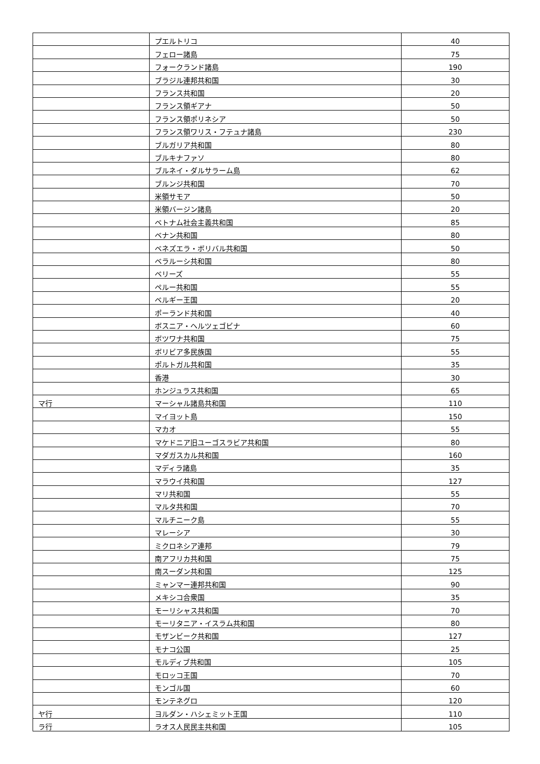| | プエルトリコ | 40 |
| | フェロー諸島 | 75 |
| | フォークランド諸島 | 190 |
| | ブラジル連邦共和国 | 30 |
| | フランス共和国 | 20 |
| | フランス領ギアナ | 50 |
| | フランス領ポリネシア | 50 |
| | フランス領ワリス・フテュナ諸島 | 230 |
| | ブルガリア共和国 | 80 |
| | ブルキナファソ | 80 |
| | ブルネイ・ダルサラーム島 | 62 |
| | ブルンジ共和国 | 70 |
| | 米領サモア | 50 |
| | 米領バージン諸島 | 20 |
| | ベトナム社会主義共和国 | 85 |
| | ベナン共和国 | 80 |
| | ベネズエラ・ボリバル共和国 | 50 |
| | ベラルーシ共和国 | 80 |
| | ベリーズ | 55 |
| | ペルー共和国 | 55 |
| | ベルギー王国 | 20 |
| | ポーランド共和国 | 40 |
| | ボスニア・ヘルツェゴビナ | 60 |
| | ボツワナ共和国 | 75 |
| | ボリビア多民族国 | 55 |
| | ポルトガル共和国 | 35 |
| | 香港 | 30 |
| | ホンジュラス共和国 | 65 |
| マ行 | マーシャル諸島共和国 | 110 |
| | マイヨット島 | 150 |
| | マカオ | 55 |
| | マケドニア旧ユーゴスラビア共和国 | 80 |
| | マダガスカル共和国 | 160 |
| | マディラ諸島 | 35 |
| | マラウイ共和国 | 127 |
| | マリ共和国 | 55 |
| | マルタ共和国 | 70 |
| | マルチニーク島 | 55 |
| | マレーシア | 30 |
| | ミクロネシア連邦 | 79 |
| | 南アフリカ共和国 | 75 |
| | 南スーダン共和国 | 125 |
| | ミャンマー連邦共和国 | 90 |
| | メキシコ合衆国 | 35 |
| | モーリシャス共和国 | 70 |
| | モーリタニア・イスラム共和国 | 80 |
| | モザンビーク共和国 | 127 |
| | モナコ公国 | 25 |
| | モルディブ共和国 | 105 |
| | モロッコ王国 | 70 |
| | モンゴル国 | 60 |
| | モンテネグロ | 120 |
| ヤ行 | ヨルダン・ハシェミット王国 | 110 |
| ラ行 | ラオス人民民主共和国 | 105 |